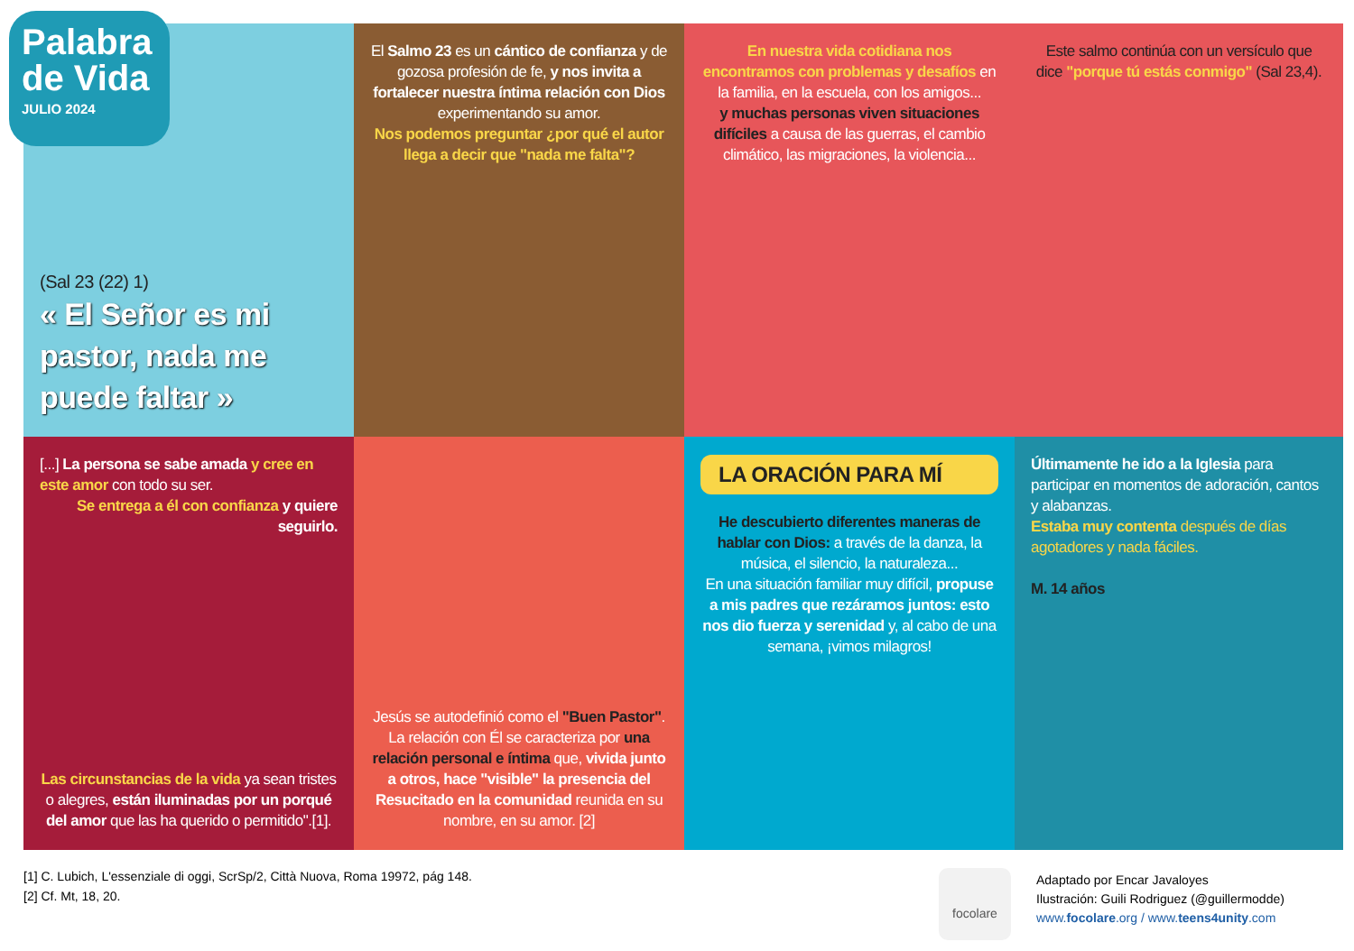Palabra de Vida
JULIO 2024
(Sal 23 (22) 1)
« El Señor es mi pastor, nada me puede faltar »
El Salmo 23 es un cántico de confianza y de gozosa profesión de fe, y nos invita a fortalecer nuestra íntima relación con Dios experimentando su amor.
Nos podemos preguntar ¿por qué el autor llega a decir que "nada me falta"?
En nuestra vida cotidiana nos encontramos con problemas y desafíos en la familia, en la escuela, con los amigos...
y muchas personas viven situaciones difíciles a causa de las guerras, el cambio climático, las migraciones, la violencia...
Este salmo continúa con un versículo que dice "porque tú estás conmigo" (Sal 23,4).
[...] La persona se sabe amada y cree en este amor con todo su ser.
Se entrega a él con confianza y quiere seguirlo.
Las circunstancias de la vida ya sean tristes o alegres, están iluminadas por un porqué del amor que las ha querido o permitido".[1].
Jesús se autodefinió como el "Buen Pastor". La relación con Él se caracteriza por una relación personal e íntima que, vivida junto a otros, hace "visible" la presencia del Resucitado en la comunidad reunida en su nombre, en su amor. [2]
LA ORACIÓN PARA MÍ
He descubierto diferentes maneras de hablar con Dios: a través de la danza, la música, el silencio, la naturaleza...
En una situación familiar muy difícil, propuse a mis padres que rezáramos juntos: esto nos dio fuerza y serenidad y, al cabo de una semana, ¡vimos milagros!
Últimamente he ido a la Iglesia para participar en momentos de adoración, cantos y alabanzas.
Estaba muy contenta después de días agotadores y nada fáciles.
M. 14 años
[1] C. Lubich, L'essenziale di oggi, ScrSp/2, Città Nuova, Roma 19972, pág 148.
[2] Cf. Mt, 18, 20.
focolare
Adaptado por Encar Javaloyes
Ilustración: Guili Rodriguez (@guillermodde)
www.focolare.org / www.teens4unity.com